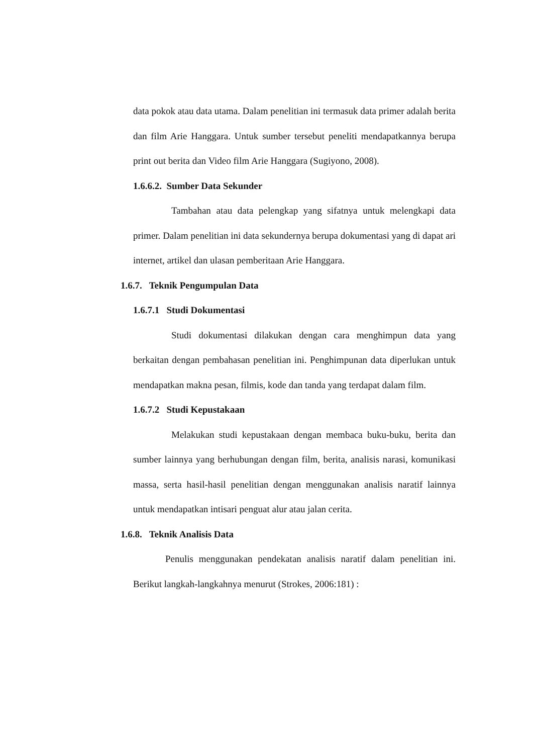data pokok atau data utama. Dalam penelitian ini termasuk data primer adalah berita dan film Arie Hanggara. Untuk sumber tersebut peneliti mendapatkannya berupa print out berita dan Video film Arie Hanggara (Sugiyono, 2008).
1.6.6.2. Sumber Data Sekunder
Tambahan atau data pelengkap yang sifatnya untuk melengkapi data primer. Dalam penelitian ini data sekundernya berupa dokumentasi yang di dapat ari internet, artikel dan ulasan pemberitaan Arie Hanggara.
1.6.7. Teknik Pengumpulan Data
1.6.7.1 Studi Dokumentasi
Studi dokumentasi dilakukan dengan cara menghimpun data yang berkaitan dengan pembahasan penelitian ini. Penghimpunan data diperlukan untuk mendapatkan makna pesan, filmis, kode dan tanda yang terdapat dalam film.
1.6.7.2 Studi Kepustakaan
Melakukan studi kepustakaan dengan membaca buku-buku, berita dan sumber lainnya yang berhubungan dengan film, berita, analisis narasi, komunikasi massa, serta hasil-hasil penelitian dengan menggunakan analisis naratif lainnya untuk mendapatkan intisari penguat alur atau jalan cerita.
1.6.8. Teknik Analisis Data
Penulis menggunakan pendekatan analisis naratif dalam penelitian ini. Berikut langkah-langkahnya menurut (Strokes, 2006:181) :